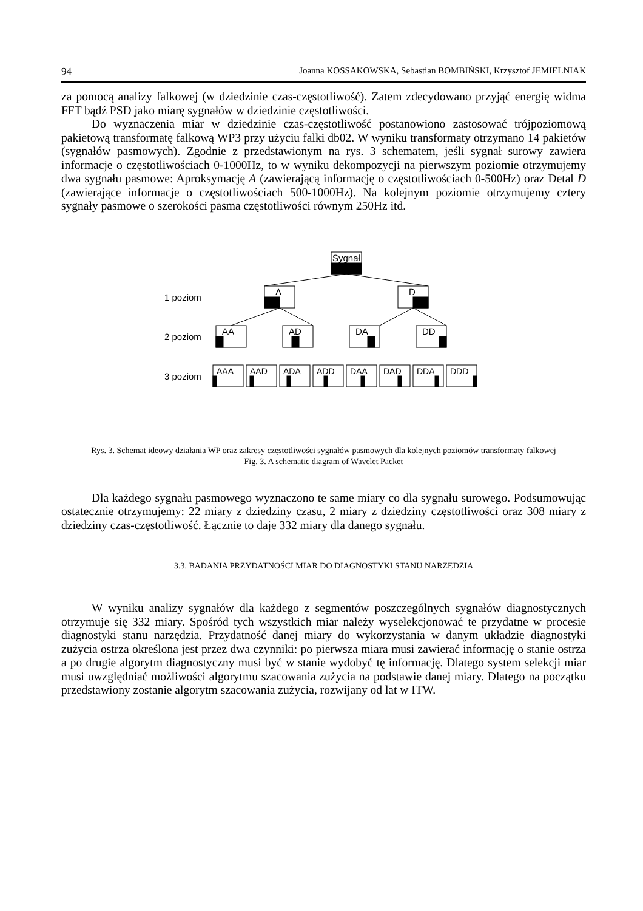94 Joanna KOSSAKOWSKA, Sebastian BOMBIŃSKI, Krzysztof JEMIELNIAK
za pomocą analizy falkowej (w dziedzinie czas-częstotliwość). Zatem zdecydowano przyjąć energię widma FFT bądź PSD jako miarę sygnałów w dziedzinie częstotliwości.
Do wyznaczenia miar w dziedzinie czas-częstotliwość postanowiono zastosować trójpoziomową pakietową transformatę falkową WP3 przy użyciu falki db02. W wyniku transformaty otrzymano 14 pakietów (sygnałów pasmowych). Zgodnie z przedstawionym na rys. 3 schematem, jeśli sygnał surowy zawiera informacje o częstotliwościach 0-1000Hz, to w wyniku dekompozycji na pierwszym poziomie otrzymujemy dwa sygnału pasmowe: Aproksymację A (zawierającą informację o częstotliwościach 0-500Hz) oraz Detal D (zawierające informacje o częstotliwościach 500-1000Hz). Na kolejnym poziomie otrzymujemy cztery sygnały pasmowe o szerokości pasma częstotliwości równym 250Hz itd.
Sygnał
A
D
AA
AD
DA
DD
1 poziom
2 poziom
3 poziom
AAA
AAD
ADA
ADD
DAA
DAD
DDA
DDD
Rys. 3. Schemat ideowy działania WP oraz zakresy częstotliwości sygnałów pasmowych dla kolejnych poziomów transformaty falkowej
Fig. 3. A schematic diagram of Wavelet Packet
Dla każdego sygnału pasmowego wyznaczono te same miary co dla sygnału surowego. Podsumowując ostatecznie otrzymujemy: 22 miary z dziedziny czasu, 2 miary z dziedziny częstotliwości oraz 308 miary z dziedziny czas-częstotliwość. Łącznie to daje 332 miary dla danego sygnału.
3.3. BADANIA PRZYDATNOŚCI MIAR DO DIAGNOSTYKI STANU NARZĘDZIA
W wyniku analizy sygnałów dla każdego z segmentów poszczególnych sygnałów diagnostycznych otrzymuje się 332 miary. Spośród tych wszystkich miar należy wyselekcjonować te przydatne w procesie diagnostyki stanu narzędzia. Przydatność danej miary do wykorzystania w danym układzie diagnostyki zużycia ostrza określona jest przez dwa czynniki: po pierwsza miara musi zawierać informację o stanie ostrza a po drugie algorytm diagnostyczny musi być w stanie wydobyć tę informację. Dlatego system selekcji miar musi uwzględniać możliwości algorytmu szacowania zużycia na podstawie danej miary. Dlatego na początku przedstawiony zostanie algorytm szacowania zużycia, rozwijany od lat w ITW.